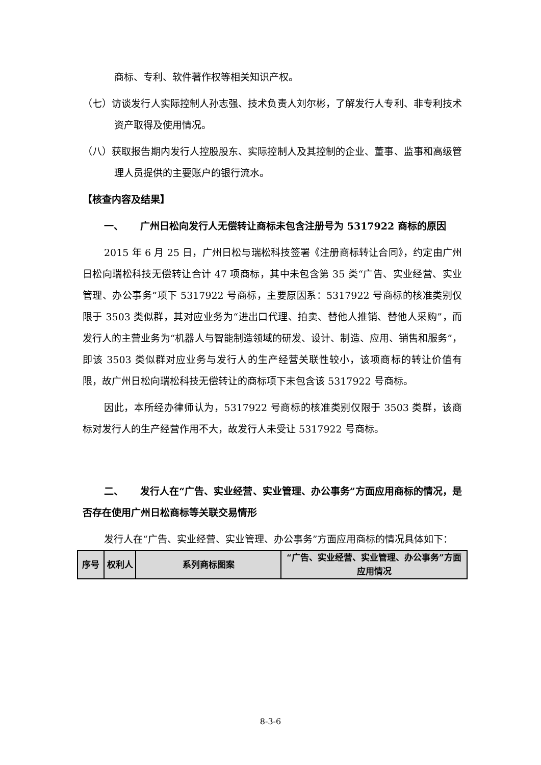商标、专利、软件著作权等相关知识产权。
（七）访谈发行人实际控制人孙志强、技术负责人刘尔彬，了解发行人专利、非专利技术资产取得及使用情况。
（八）获取报告期内发行人控股股东、实际控制人及其控制的企业、董事、监事和高级管理人员提供的主要账户的银行流水。
【核查内容及结果】
一、 广州日松向发行人无偿转让商标未包含注册号为 5317922 商标的原因
2015 年 6 月 25 日，广州日松与瑞松科技签署《注册商标转让合同》，约定由广州日松向瑞松科技无偿转让合计 47 项商标，其中未包含第 35 类“广告、实业经营、实业管理、办公事务”项下 5317922 号商标，主要原因系：5317922 号商标的核准类别仅限于 3503 类似群，其对应业务为“进出口代理、拍卖、替他人推销、替他人采购”，而发行人的主营业务为“机器人与智能制造领域的研发、设计、制造、应用、销售和服务”，即该 3503 类似群对应业务与发行人的生产经营关联性较小，该项商标的转让价值有限，故广州日松向瑞松科技无偿转让的商标项下未包含该 5317922 号商标。
因此，本所经办律师认为，5317922 号商标的核准类别仅限于 3503 类群，该商标对发行人的生产经营作用不大，故发行人未受让 5317922 号商标。
二、 发行人在“广告、实业经营、实业管理、办公事务”方面应用商标的情况，是否存在使用广州日松商标等关联交易情形
发行人在“广告、实业经营、实业管理、办公事务”方面应用商标的情况具体如下：
| 序号 | 权利人 | 系列商标图案 | “广告、实业经营、实业管理、办公事务”方面应用情况 |
| --- | --- | --- | --- |
8-3-6